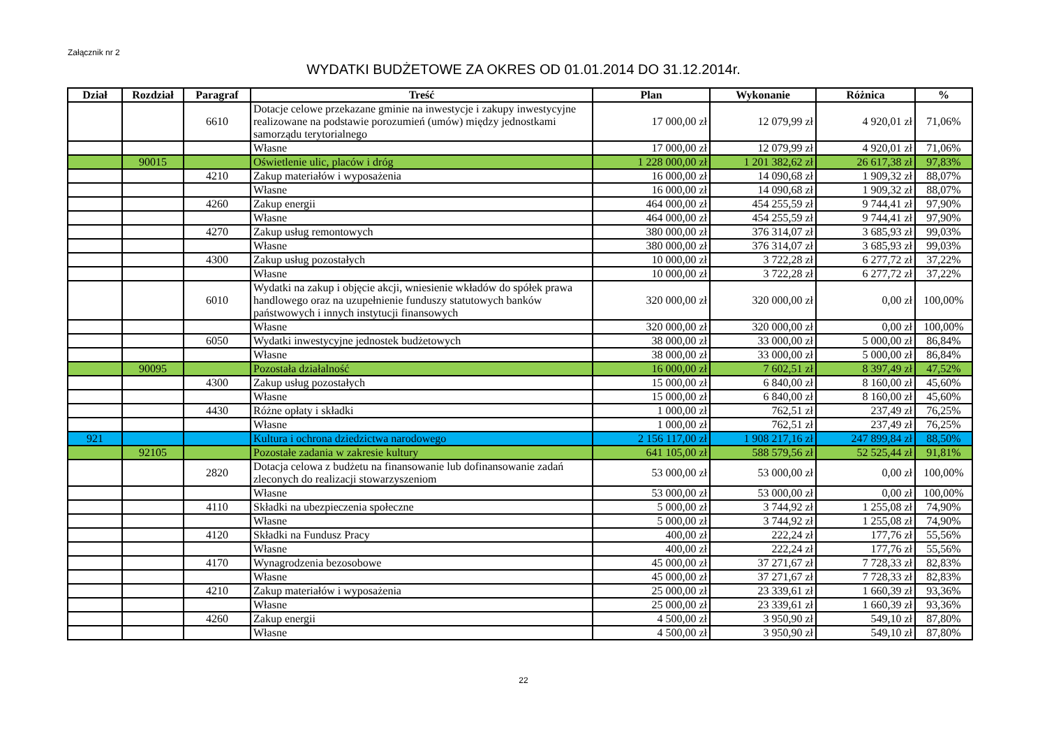Załącznik nr 2
WYDATKI BUDŻETOWE ZA OKRES OD 01.01.2014 DO 31.12.2014r.
| Dział | Rozdział | Paragraf | Treść | Plan | Wykonanie | Różnica | % |
| --- | --- | --- | --- | --- | --- | --- | --- |
| | | 6610 | Dotacje celowe przekazane gminie na inwestycje i zakupy inwestycyjne realizowane na podstawie porozumień (umów) między jednostkami samorządu terytorialnego | 17 000,00 zł | 12 079,99 zł | 4 920,01 zł | 71,06% |
| | | | Własne | 17 000,00 zł | 12 079,99 zł | 4 920,01 zł | 71,06% |
| | 90015 | | Oświetlenie ulic, placów i dróg | 1 228 000,00 zł | 1 201 382,62 zł | 26 617,38 zł | 97,83% |
| | | 4210 | Zakup materiałów i wyposażenia | 16 000,00 zł | 14 090,68 zł | 1 909,32 zł | 88,07% |
| | | | Własne | 16 000,00 zł | 14 090,68 zł | 1 909,32 zł | 88,07% |
| | | 4260 | Zakup energii | 464 000,00 zł | 454 255,59 zł | 9 744,41 zł | 97,90% |
| | | | Własne | 464 000,00 zł | 454 255,59 zł | 9 744,41 zł | 97,90% |
| | | 4270 | Zakup usług remontowych | 380 000,00 zł | 376 314,07 zł | 3 685,93 zł | 99,03% |
| | | | Własne | 380 000,00 zł | 376 314,07 zł | 3 685,93 zł | 99,03% |
| | | 4300 | Zakup usług pozostałych | 10 000,00 zł | 3 722,28 zł | 6 277,72 zł | 37,22% |
| | | | Własne | 10 000,00 zł | 3 722,28 zł | 6 277,72 zł | 37,22% |
| | | 6010 | Wydatki na zakup i objęcie akcji, wniesienie wkładów do spółek prawa handlowego oraz na uzupełnienie funduszy statutowych banków państwowych i innych instytucji finansowych | 320 000,00 zł | 320 000,00 zł | 0,00 zł | 100,00% |
| | | | Własne | 320 000,00 zł | 320 000,00 zł | 0,00 zł | 100,00% |
| | | 6050 | Wydatki inwestycyjne jednostek budżetowych | 38 000,00 zł | 33 000,00 zł | 5 000,00 zł | 86,84% |
| | | | Własne | 38 000,00 zł | 33 000,00 zł | 5 000,00 zł | 86,84% |
| | 90095 | | Pozostała działalność | 16 000,00 zł | 7 602,51 zł | 8 397,49 zł | 47,52% |
| | | 4300 | Zakup usług pozostałych | 15 000,00 zł | 6 840,00 zł | 8 160,00 zł | 45,60% |
| | | | Własne | 15 000,00 zł | 6 840,00 zł | 8 160,00 zł | 45,60% |
| | | 4430 | Różne opłaty i składki | 1 000,00 zł | 762,51 zł | 237,49 zł | 76,25% |
| | | | Własne | 1 000,00 zł | 762,51 zł | 237,49 zł | 76,25% |
| 921 | | | Kultura i ochrona dziedzictwa narodowego | 2 156 117,00 zł | 1 908 217,16 zł | 247 899,84 zł | 88,50% |
| | 92105 | | Pozostałe zadania w zakresie kultury | 641 105,00 zł | 588 579,56 zł | 52 525,44 zł | 91,81% |
| | | 2820 | Dotacja celowa z budżetu na finansowanie lub dofinansowanie zadań zleconych do realizacji stowarzyszeniom | 53 000,00 zł | 53 000,00 zł | 0,00 zł | 100,00% |
| | | | Własne | 53 000,00 zł | 53 000,00 zł | 0,00 zł | 100,00% |
| | | 4110 | Składki na ubezpieczenia społeczne | 5 000,00 zł | 3 744,92 zł | 1 255,08 zł | 74,90% |
| | | | Własne | 5 000,00 zł | 3 744,92 zł | 1 255,08 zł | 74,90% |
| | | 4120 | Składki na Fundusz Pracy | 400,00 zł | 222,24 zł | 177,76 zł | 55,56% |
| | | | Własne | 400,00 zł | 222,24 zł | 177,76 zł | 55,56% |
| | | 4170 | Wynagrodzenia bezosobowe | 45 000,00 zł | 37 271,67 zł | 7 728,33 zł | 82,83% |
| | | | Własne | 45 000,00 zł | 37 271,67 zł | 7 728,33 zł | 82,83% |
| | | 4210 | Zakup materiałów i wyposażenia | 25 000,00 zł | 23 339,61 zł | 1 660,39 zł | 93,36% |
| | | | Własne | 25 000,00 zł | 23 339,61 zł | 1 660,39 zł | 93,36% |
| | | 4260 | Zakup energii | 4 500,00 zł | 3 950,90 zł | 549,10 zł | 87,80% |
| | | | Własne | 4 500,00 zł | 3 950,90 zł | 549,10 zł | 87,80% |
22